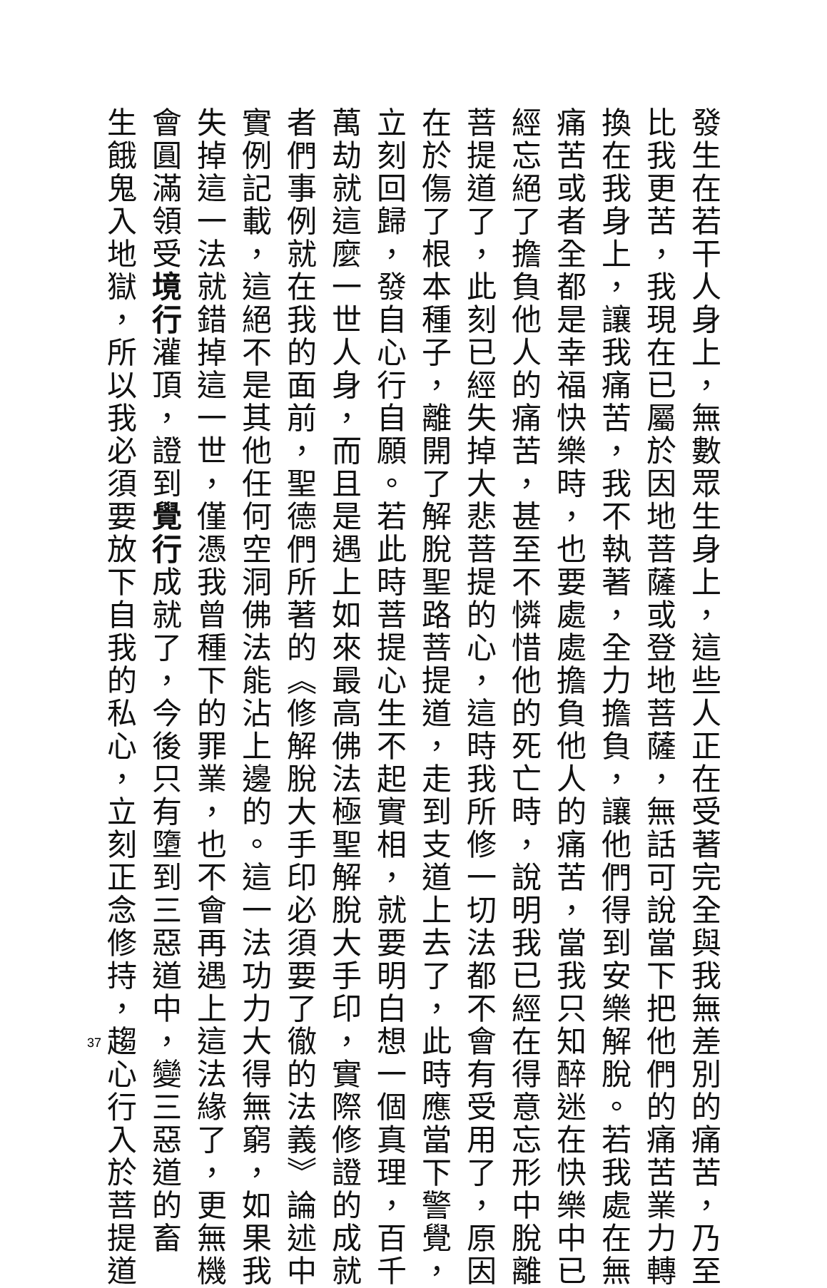發生在若干人身上，無數眾生身上，這些人正在受著完全與我無差別的痛苦，乃至
比我更苦，我現在已屬於因地菩薩或登地菩薩，無話可說當下把他們的痛苦業力轉
換在我身上，讓我痛苦，我不執著，全力擔負，讓他們得到安樂解脫。若我處在無
痛苦或者全都是幸福快樂時，也要處處擔負他人的痛苦，當我只知醉迷在快樂中已
經忘絕了擔負他人的痛苦，甚至不憐惜他的死亡時，說明我已經在得意忘形中脫離
菩提道了，此刻已經失掉大悲菩提的心，這時我所修一切法都不會有受用了，原因
在於傷了根本種子，離開了解脫聖路菩提道，走到支道上去了，此時應當下警覺，
立刻回歸，發自心行自願。若此時菩提心生不起實相，就要明白想一個真理，百千
萬劫就這麼一世人身，而且是遇上如來最高佛法極聖解脫大手印，實際修證的成就
者們事例就在我的面前，聖德們所著的《修解脫大手印必須要了徹的法義》論述中
實例記載，這絕不是其他任何空洞佛法能沾上邊的。這一法功力大得無窮，如果我
失掉這一法就錯掉這一世，僅憑我曾種下的罪業，也不會再遇上這法緣了，更無機
會圓滿領受境行灌頂，證到覺行成就了，今後只有墮到三惡道中，變三惡道的畜
生餓鬼入地獄，所以我必須要放下自我的私心，立刻正念修持，趨心行入於菩提道
37